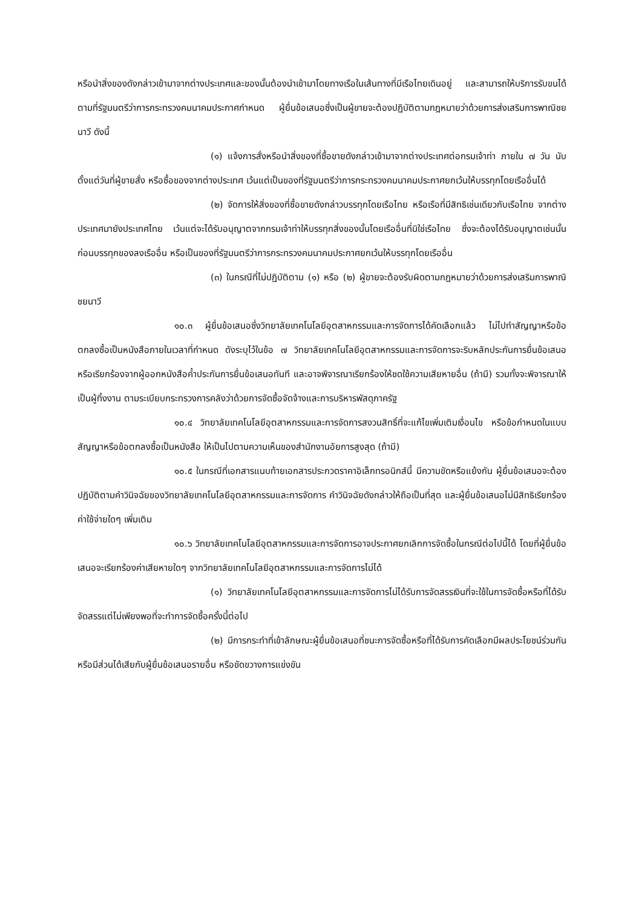หรือนำสิ่งของดังกล่าวเข้ามาจากต่างประเทศและของนั้นต้องนำเข้ามาโดยทางเรือในเส้นทางที่มีเรือไทยเดินอยู่ และสามารถให้บริการรับขนได้ตามที่รัฐมนตรีว่าการกระทรวงคมนาคมประกาศกำหนด ผู้ยื่นข้อเสนอซึ่งเป็นผู้ขายจะต้องปฏิบัติตามกฎหมายว่าด้วยการส่งเสริมการพาณิชยนาวี ดังนี้
(๑) แจ้งการสั่งหรือนำสิ่งของที่ซื้อขายดังกล่าวเข้ามาจากต่างประเทศต่อกรมเจ้าท่า ภายใน ๗ วัน นับตั้งแต่วันที่ผู้ขายสั่ง หรือซื้อของจากต่างประเทศ เว้นแต่เป็นของที่รัฐมนตรีว่าการกระทรวงคมนาคมประกาศยกเว้นให้บรรทุกโดยเรืออื่นได้
(๒) จัดการให้สิ่งของที่ซื้อขายดังกล่าวบรรทุกโดยเรือไทย หรือเรือที่มีสิทธิเช่นเดียวกับเรือไทย จากต่างประเทศมายังประเทศไทย เว้นแต่จะได้รับอนุญาตจากกรมเจ้าท่าให้บรรทุกสิ่งของนั้นโดยเรืออื่นที่มิใช่เรือไทย ซึ่งจะต้องได้รับอนุญาตเช่นนั้นก่อนบรรทุกของลงเรืออื่น หรือเป็นของที่รัฐมนตรีว่าการกระทรวงคมนาคมประกาศยกเว้นให้บรรทุกโดยเรืออื่น
(๓) ในกรณีที่ไม่ปฏิบัติตาม (๑) หรือ (๒) ผู้ขายจะต้องรับผิดตามกฎหมายว่าด้วยการส่งเสริมการพาณิชยนาวี
๑๐.๓ ผู้ยื่นข้อเสนอซึ่งวิทยาลัยเทคโนโลยีอุตสาหกรรมและการจัดการได้คัดเลือกแล้ว ไม่ไปทำสัญญาหรือข้อตกลงซื้อเป็นหนังสือภายในเวลาที่กำหนด ดังระบุไว้ในข้อ ๗ วิทยาลัยเทคโนโลยีอุตสาหกรรมและการจัดการจะริบหลักประกันการยื่นข้อเสนอ หรือเรียกร้องจากผู้ออกหนังสือค้ำประกันการยื่นข้อเสนอทันที และอาจพิจารณาเรียกร้องให้ชดใช้ความเสียหายอื่น (ถ้ามี) รวมทั้งจะพิจารณาให้เป็นผู้ทิ้งงาน ตามระเบียบกระทรวงการคลังว่าด้วยการจัดซื้อจัดจ้างและการบริหารพัสดุภาครัฐ
๑๐.๔ วิทยาลัยเทคโนโลยีอุตสาหกรรมและการจัดการสงวนสิทธิ์ที่จะแก้ไขเพิ่มเติมเงื่อนไข หรือข้อกำหนดในแบบสัญญาหรือข้อตกลงซื้อเป็นหนังสือ ให้เป็นไปตามความเห็นของสำนักงานอัยการสูงสุด (ถ้ามี)
๑๐.๕ ในกรณีที่เอกสารแนบท้ายเอกสารประกวดราคาอิเล็กทรอนิกส์นี้ มีความขัดหรือแย้งกัน ผู้ยื่นข้อเสนอจะต้องปฏิบัติตามคำวินิจฉัยของวิทยาลัยเทคโนโลยีอุตสาหกรรมและการจัดการ คำวินิจฉัยดังกล่าวให้ถือเป็นที่สุด และผู้ยื่นข้อเสนอไม่มีสิทธิเรียกร้องค่าใช้จ่ายใดๆ เพิ่มเติม
๑๐.๖ วิทยาลัยเทคโนโลยีอุตสาหกรรมและการจัดการอาจประกาศยกเลิกการจัดซื้อในกรณีต่อไปนี้ได้ โดยที่ผู้ยื่นข้อเสนอจะเรียกร้องค่าเสียหายใดๆ จากวิทยาลัยเทคโนโลยีอุตสาหกรรมและการจัดการไม่ได้
(๑) วิทยาลัยเทคโนโลยีอุตสาหกรรมและการจัดการไม่ได้รับการจัดสรรเงินที่จะใช้ในการจัดซื้อหรือที่ได้รับจัดสรรแต่ไม่เพียงพอที่จะทำการจัดซื้อครั้งนี้ต่อไป
(๒) มีการกระทำที่เข้าลักษณะผู้ยื่นข้อเสนอที่ชนะการจัดซื้อหรือที่ได้รับการคัดเลือกมีผลประโยชน์ร่วมกัน หรือมีส่วนได้เสียกับผู้ยื่นข้อเสนอรายอื่น หรือขัดขวางการแข่งขัน